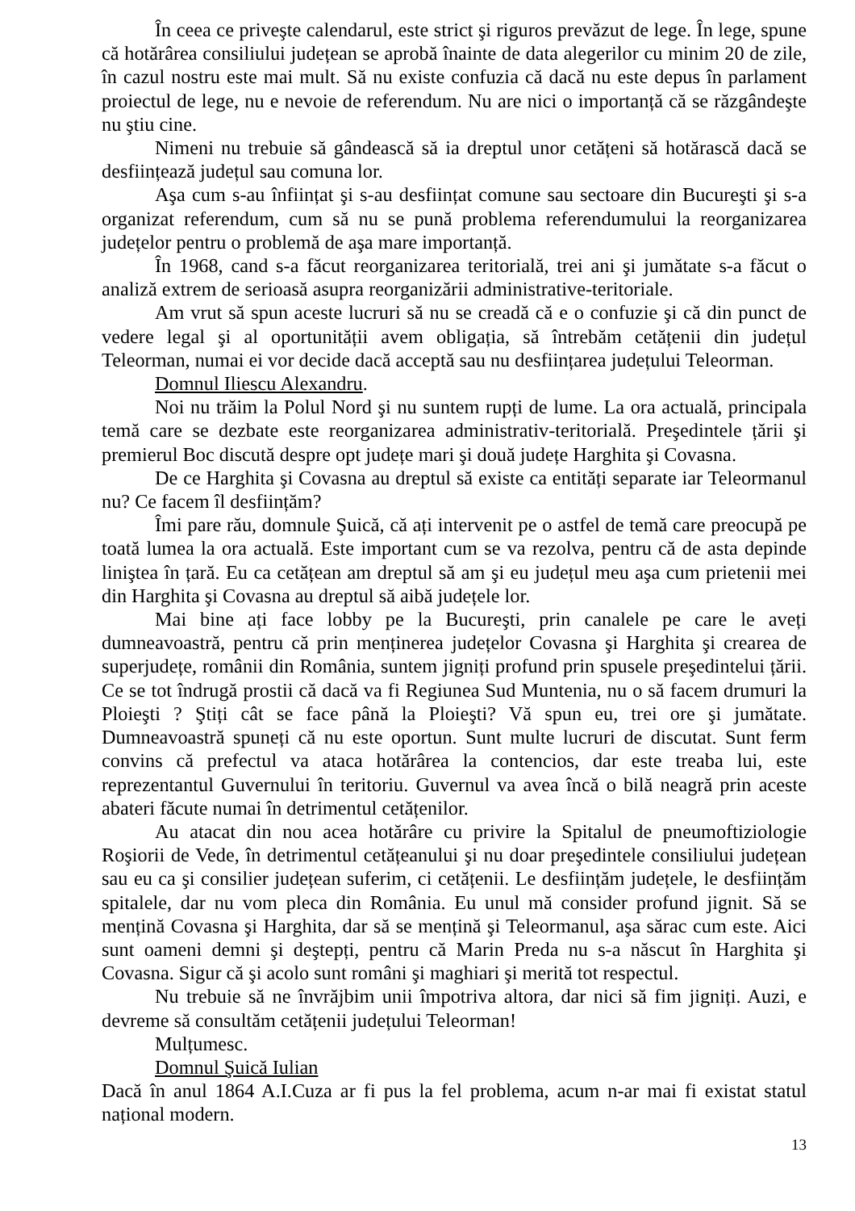În ceea ce priveşte calendarul, este strict şi riguros prevăzut de lege. În lege, spune că hotărârea consiliului județean se aprobă înainte de data alegerilor cu minim 20 de zile, în cazul nostru este mai mult. Să nu existe confuzia că dacă nu este depus în parlament proiectul de lege, nu e nevoie de referendum. Nu are nici o importanță că se răzgândeşte nu ştiu cine.
Nimeni nu trebuie să gândească să ia dreptul unor cetățeni să hotărască dacă se desființează județul sau comuna lor.
Aşa cum s-au înființat şi s-au desființat comune sau sectoare din Bucureşti şi s-a organizat referendum, cum să nu se pună problema referendumului la reorganizarea județelor pentru o problemă de aşa mare importanță.
În 1968, cand s-a făcut reorganizarea teritorială, trei ani şi jumătate s-a făcut o analiză extrem de serioasă asupra reorganizării administrative-teritoriale.
Am vrut să spun aceste lucruri să nu se creadă că e o confuzie şi că din punct de vedere legal şi al oportunității avem obligația, să întrebăm cetățenii din județul Teleorman, numai ei vor decide dacă acceptă sau nu desființarea județului Teleorman.
Domnul Iliescu Alexandru.
Noi nu trăim la Polul Nord şi nu suntem rupți de lume. La ora actuală, principala temă care se dezbate este reorganizarea administrativ-teritorială. Preşedintele țării şi premierul Boc discută despre opt județe mari şi două județe Harghita şi Covasna.
De ce Harghita şi Covasna au dreptul să existe ca entități separate iar Teleormanul nu? Ce facem îl desființăm?
Îmi pare rău, domnule Şuică, că ați intervenit pe o astfel de temă care preocupă pe toată lumea la ora actuală. Este important cum se va rezolva, pentru că de asta depinde liniştea în țară. Eu ca cetățean am dreptul să am şi eu județul meu aşa cum prietenii mei din Harghita şi Covasna au dreptul să aibă județele lor.
Mai bine ați face lobby pe la Bucureşti, prin canalele pe care le aveți dumneavoastră, pentru că prin menținerea județelor Covasna şi Harghita şi crearea de superjudețe, românii din România, suntem jigniți profund prin spusele preşedintelui țării. Ce se tot îndrugă prostii că dacă va fi Regiunea Sud Muntenia, nu o să facem drumuri la Ploieşti ? Ştiți cât se face până la Ploieşti? Vă spun eu, trei ore şi jumătate. Dumneavoastră spuneți că nu este oportun. Sunt multe lucruri de discutat. Sunt ferm convins că prefectul va ataca hotărârea la contencios, dar este treaba lui, este reprezentantul Guvernului în teritoriu. Guvernul va avea încă o bilă neagră prin aceste abateri făcute numai în detrimentul cetățenilor.
Au atacat din nou acea hotărâre cu privire la Spitalul de pneumoftiziologie Roşiorii de Vede, în detrimentul cetățeanului şi nu doar preşedintele consiliului județean sau eu ca şi consilier județean suferim, ci cetățenii. Le desființăm județele, le desființăm spitalele, dar nu vom pleca din România. Eu unul mă consider profund jignit. Să se mențină Covasna şi Harghita, dar să se mențină şi Teleormanul, aşa sărac cum este. Aici sunt oameni demni şi deştepți, pentru că Marin Preda nu s-a născut în Harghita şi Covasna. Sigur că şi acolo sunt români şi maghiari şi merită tot respectul.
Nu trebuie să ne învrăjbim unii împotriva altora, dar nici să fim jigniți. Auzi, e devreme să consultăm cetățenii județului Teleorman!
Mulțumesc.
Domnul Şuică Iulian
Dacă în anul 1864 A.I.Cuza ar fi pus la fel problema, acum n-ar mai fi existat statul național modern.
13